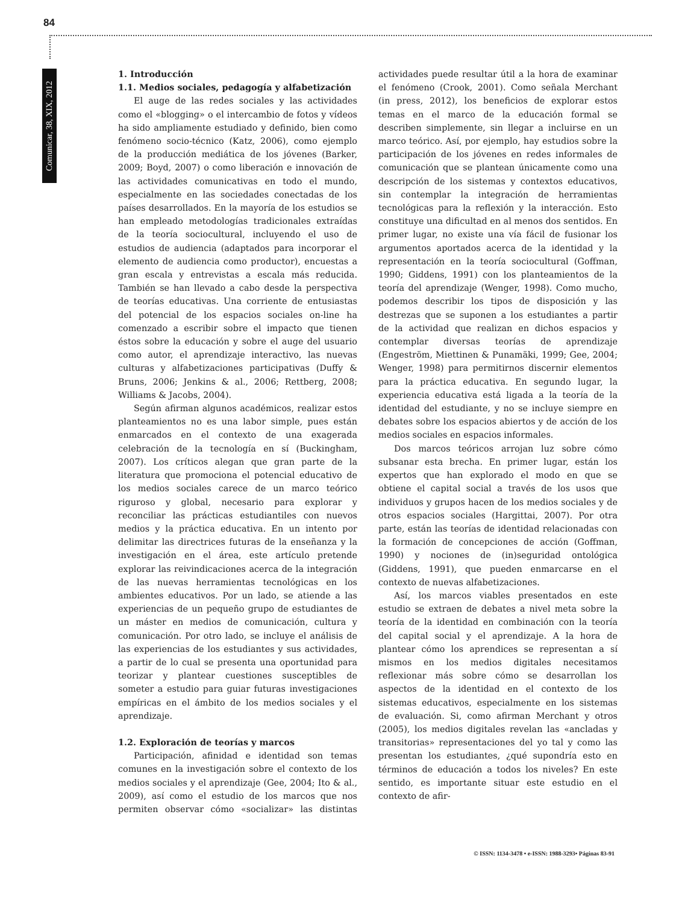84
Comunicar, 38, XIX, 2012
1. Introducción
1.1. Medios sociales, pedagogía y alfabetización
El auge de las redes sociales y las actividades como el «blogging» o el intercambio de fotos y vídeos ha sido ampliamente estudiado y definido, bien como fenómeno socio-técnico (Katz, 2006), como ejemplo de la producción mediática de los jóvenes (Barker, 2009; Boyd, 2007) o como liberación e innovación de las actividades comunicativas en todo el mundo, especialmente en las sociedades conectadas de los países desarrollados. En la mayoría de los estudios se han empleado metodologías tradicionales extraídas de la teoría sociocultural, incluyendo el uso de estudios de audiencia (adaptados para incorporar el elemento de audiencia como productor), encuestas a gran escala y entrevistas a escala más reducida. También se han llevado a cabo desde la perspectiva de teorías educativas. Una corriente de entusiastas del potencial de los espacios sociales on-line ha comenzado a escribir sobre el impacto que tienen éstos sobre la educación y sobre el auge del usuario como autor, el aprendizaje interactivo, las nuevas culturas y alfabetizaciones participativas (Duffy & Bruns, 2006; Jenkins & al., 2006; Rettberg, 2008; Williams & Jacobs, 2004).
Según afirman algunos académicos, realizar estos planteamientos no es una labor simple, pues están enmarcados en el contexto de una exagerada celebración de la tecnología en sí (Buckingham, 2007). Los críticos alegan que gran parte de la literatura que promociona el potencial educativo de los medios sociales carece de un marco teórico riguroso y global, necesario para explorar y reconciliar las prácticas estudiantiles con nuevos medios y la práctica educativa. En un intento por delimitar las directrices futuras de la enseñanza y la investigación en el área, este artículo pretende explorar las reivindicaciones acerca de la integración de las nuevas herramientas tecnológicas en los ambientes educativos. Por un lado, se atiende a las experiencias de un pequeño grupo de estudiantes de un máster en medios de comunicación, cultura y comunicación. Por otro lado, se incluye el análisis de las experiencias de los estudiantes y sus actividades, a partir de lo cual se presenta una oportunidad para teorizar y plantear cuestiones susceptibles de someter a estudio para guiar futuras investigaciones empíricas en el ámbito de los medios sociales y el aprendizaje.
1.2. Exploración de teorías y marcos
Participación, afinidad e identidad son temas comunes en la investigación sobre el contexto de los medios sociales y el aprendizaje (Gee, 2004; Ito & al., 2009), así como el estudio de los marcos que nos permiten observar cómo «socializar» las distintas actividades puede resultar útil a la hora de examinar el fenómeno (Crook, 2001). Como señala Merchant (in press, 2012), los beneficios de explorar estos temas en el marco de la educación formal se describen simplemente, sin llegar a incluirse en un marco teórico. Así, por ejemplo, hay estudios sobre la participación de los jóvenes en redes informales de comunicación que se plantean únicamente como una descripción de los sistemas y contextos educativos, sin contemplar la integración de herramientas tecnológicas para la reflexión y la interacción. Esto constituye una dificultad en al menos dos sentidos. En primer lugar, no existe una vía fácil de fusionar los argumentos aportados acerca de la identidad y la representación en la teoría sociocultural (Goffman, 1990; Giddens, 1991) con los planteamientos de la teoría del aprendizaje (Wenger, 1998). Como mucho, podemos describir los tipos de disposición y las destrezas que se suponen a los estudiantes a partir de la actividad que realizan en dichos espacios y contemplar diversas teorías de aprendizaje (Engeström, Miettinen & Punamäki, 1999; Gee, 2004; Wenger, 1998) para permitirnos discernir elementos para la práctica educativa. En segundo lugar, la experiencia educativa está ligada a la teoría de la identidad del estudiante, y no se incluye siempre en debates sobre los espacios abiertos y de acción de los medios sociales en espacios informales.
Dos marcos teóricos arrojan luz sobre cómo subsanar esta brecha. En primer lugar, están los expertos que han explorado el modo en que se obtiene el capital social a través de los usos que individuos y grupos hacen de los medios sociales y de otros espacios sociales (Hargittai, 2007). Por otra parte, están las teorías de identidad relacionadas con la formación de concepciones de acción (Goffman, 1990) y nociones de (in)seguridad ontológica (Giddens, 1991), que pueden enmarcarse en el contexto de nuevas alfabetizaciones.
Así, los marcos viables presentados en este estudio se extraen de debates a nivel meta sobre la teoría de la identidad en combinación con la teoría del capital social y el aprendizaje. A la hora de plantear cómo los aprendices se representan a sí mismos en los medios digitales necesitamos reflexionar más sobre cómo se desarrollan los aspectos de la identidad en el contexto de los sistemas educativos, especialmente en los sistemas de evaluación. Si, como afirman Merchant y otros (2005), los medios digitales revelan las «ancladas y transitorias» representaciones del yo tal y como las presentan los estudiantes, ¿qué supondría esto en términos de educación a todos los niveles? En este sentido, es importante situar este estudio en el contexto de afir-
© ISSN: 1134-3478 • e-ISSN: 1988-3293• Páginas 83-91